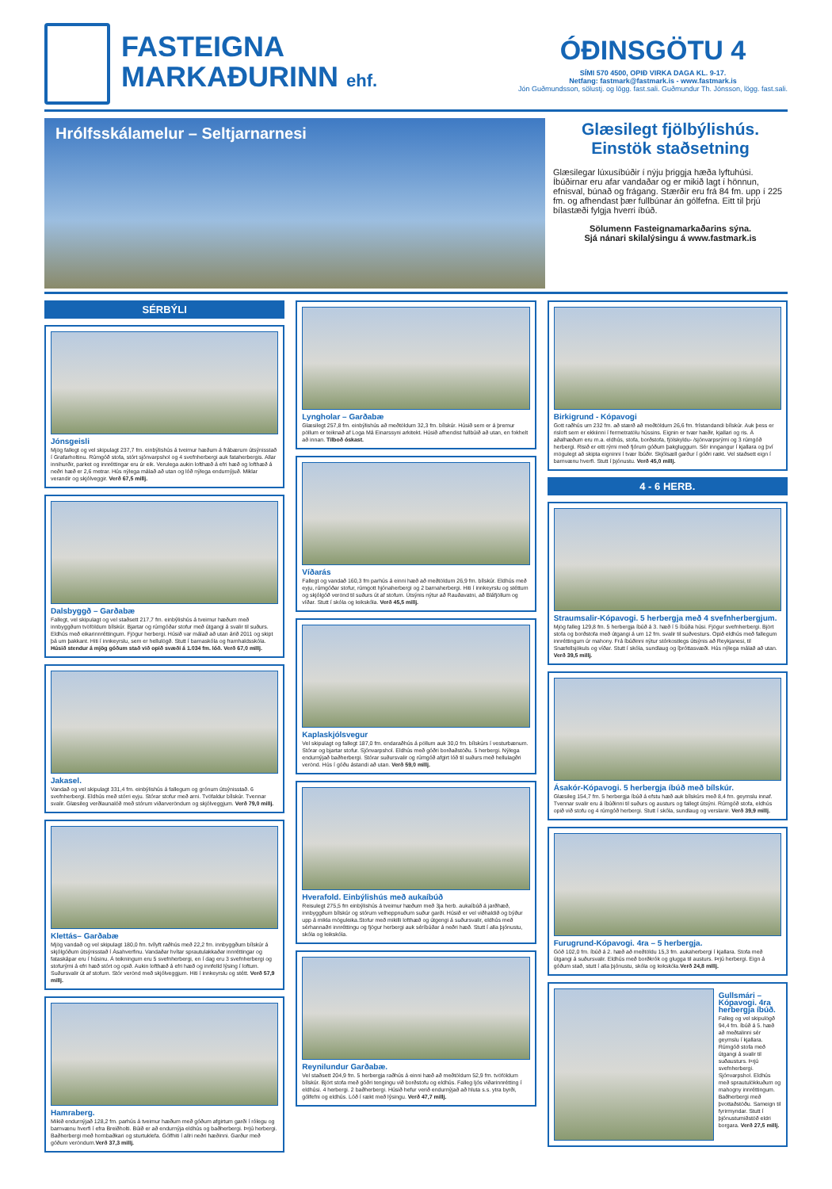FASTEIGNA
MARKAÐURINN ehf.
ÓÐINSGÖTU 4
SÍMI 570 4500, OPIÐ VIRKA DAGA KL. 9-17.
Netfang: fastmark@fastmark.is - www.fastmark.is
Jón Guðmundsson, sölustj. og lögg. fast.sali. Guðmundur Th. Jónsson, lögg. fast.sali.
Hrólfsskálamelur – Seltjarnarnesi
Glæsilegt fjölbýlishús.
Einstök staðsetning
Glæsilegar lúxusíbúðir í nýju þriggja hæða lyftuhúsi. Íbúðirnar eru afar vandaðar og er mikið lagt í hönnun, efnisval, búnað og frágang. Stærðir eru frá 84 fm. upp í 225 fm. og afhendast þær fullbúnar án gólfefna. Eitt til þrjú bílastæði fylgja hverri íbúð.
Sölumenn Fasteignamarkaðarins sýna.
Sjá nánari skilalýsingu á www.fastmark.is
SÉRBÝLI
Jónsgeisli
Mjög fallegt og vel skipulagt 237,7 fm. einbýlishús á tveimur hæðum á frábærum útsýnisstað í Grafarholtinu. Rúmgóð stofa, stórt sjónvarpshol og 4 svefnherbergi auk fataherbergis. Allar innihurðir, parket og innréttingar eru úr eik. Verulega aukin lofthæð á efri hæð og lofthæð á neðri hæð er 2,6 metrar. Hús nýlega málað að utan og lóð nýlega endurnýjuð. Miklar verandir og skjólveggir. Verð 67,5 millj.
Dalsbyggð – Garðabæ
Fallegt, vel skipulagt og vel staðsett 217,7 fm. einbýlishús á tveimur hæðum með innbyggðum tvöföldum bílskúr. Bjartar og rúmgóðar stofur með útgangi á svalir til suðurs. Eldhús með eikarinnréttingum. Fjögur herbergi. Húsið var málað að utan árið 2011 og skipt þá um þakkant. Hiti í innkeyrslu, sem er hellulögð. Stutt í barnaskóla og framhaldsskóla. Húsið stendur á mjög góðum stað við opið svæði á 1.034 fm. lóð. Verð 67,0 millj.
Jakasel.
Vandað og vel skipulagt 331,4 fm. einbýlishús á fallegum og grónum útsýnisstað. 6 svefnherbergi. Eldhús með stórri eyju. Stórar stofur með arni. Tvöfaldur bílskúr. Tvennar svalir. Glæsileg verðlaunalóð með stórum viðarveröndum og skjólveggjum. Verð 79,0 millj.
Klettás– Garðabæ
Mjög vandað og vel skipulagt 180,0 fm. tvílyft raðhús með 22,2 fm. innbyggðum bílskúr á skjólgóðum útsýnisstað í Ásahverfinu. Vandaðar hvítar sprautulakkaðar innréttingar og fataskápar eru í húsinu. Á teikningum eru 5 svefnherbergi, en í dag eru 3 svefnherbergi og stofurými á efri hæð stórt og opið. Aukin lofthæð á efri hæð og innfelld lýsing í loftum. Suðursvalir út af stofum. Stór verönd með skjólveggjum. Hiti í innkeyrslu og stétt. Verð 57,9 millj.
Hamraberg.
Mikið endurnýjað 128,2 fm. parhús á tveimur hæðum með góðum afgirtum garði í rólegu og barnvænu hverfi í efra Breiðholti. Búið er að endurnýja eldhús og baðherbergi. Þrjú herbergi. Baðherbergi með hornbaðkari og sturtuklefa. Gólfhiti í allri neðri hæðinni. Garður með góðum veröndum.Verð 37,3 millj.
Lyngholar – Garðabæ
Glæsilegt 257,8 fm. einbýlishús að meðtöldum 32,3 fm. bílskúr. Húsið sem er á þremur pöllum er teiknað af Loga Má Einarssyni arkitekt. Húsið afhendist fullbúið að utan, en fokhelt að innan. Tilboð óskast.
Víðarás
Fallegt og vandað 160,3 fm parhús á einni hæð að meðtöldum 26,9 fm. bílskúr. Eldhús með eyju, rúmgóðar stofur, rúmgott hjónaherbergi og 2 barnaherbergi. Hiti í innkeyrslu og stéttum og skjólgóð verönd til suðurs út af stofum. Útsýnis nýtur að Rauðavatni, að Bláfjöllum og víðar. Stutt í skóla og leikskóla. Verð 45,5 millj.
Kaplaskjólsvegur
Vel skipulagt og fallegt 187,0 fm. endaraðhús á pöllum auk 30,0 fm. bílskúrs í vesturbænum. Stórar og bjartar stofur. Sjónvarpshol. Eldhús með góðri borðaðstöðu. 5 herbergi. Nýlega endurnýjað baðherbergi. Stórar suðursvalir og rúmgóð afgirt lóð til suðurs með hellulagðri verönd. Hús í góðu ástandi að utan. Verð 59,0 millj.
Hverafold. Einbýlishús með aukaíbúð
Reisulegt 275,5 fm einbýlishús á tveimur hæðum með 3ja herb. aukaíbúð á jarðhæð, innbyggðum bílskúr og stórum velheppnuðum suður garði. Húsið er vel viðhaldið og býður upp á mikla möguleika.Stofur með mikilli lofthæð og útgengi á suðursvalir, eldhús með sérhannaðri innréttingu og fjögur herbergi auk séríbúðar á neðri hæð. Stutt í alla þjónustu, skóla og leikskóla.
Reynilundur Garðabæ.
Vel staðsett 204,9 fm. 5 herbergja raðhús á einni hæð að meðtöldum 52,9 fm. tvöföldum bílskúr. Björt stofa með góðri tengingu við borðstofu og eldhús. Falleg ljós viðarinnrétting í eldhúsi. 4 herbergi. 2 baðherbergi. Húsið hefur verið endurnýjað að hluta s.s. ytra byrði, gólfefni og eldhús. Lóð í rækt með lýsingu. Verð 47,7 millj.
Birkigrund - Kópavogi
Gott raðhús um 232 fm. að stærð að meðtöldum 26,6 fm. frístandandi bílskúr. Auk þess er risloft sem er ekkiinni í fermetratölu hússins. Eignin er tvær hæðir, kjallari og ris. Á aðalhæðum eru m.a. eldhús, stofa, borðstofa, fjölskyldu- /sjónvarpsrými og 3 rúmgóð herbergi. Risið er eitt rými með fjórum góðum þakgluggum. Sér inngangur í kjallara og því mögulegt að skipta eigninni í tvær íbúðir. Skjólsæll garður í góðri rækt. Vel staðsett eign í barnvænu hverfi. Stutt í þjónustu. Verð 45,0 millj.
4 - 6 HERB.
Straumsalir-Kópavogi. 5 herbergja með 4 svefnherbergjum.
Mjög falleg 129,8 fm. 5 herbergja íbúð á 3. hæð í 5 íbúða húsi. Fjögur svefnherbergi. Björt stofa og borðstofa með útgangi á um 12 fm. svalir til suðvesturs. Opið eldhús með fallegum innréttingum úr mahony. Frá íbúðinni nýtur stórkostlegs útsýnis að Reykjanesi, til Snæfellsjökuls og víðar. Stutt í skóla, sundlaug og íþróttasvæði. Hús nýlega málað að utan. Verð 39,5 millj.
Ásakór-Kópavogi. 5 herbergja íbúð með bílskúr.
Glæsileg 154,7 fm. 5 herbergja íbúð á efstu hæð auk bílskúrs með 8,4 fm. geymslu innaf. Tvennar svalir eru á íbúðinni til suðurs og austurs og fallegt útsýni. Rúmgóð stofa, eldhús opið við stofu og 4 rúmgóð herbergi. Stutt í skóla, sundlaug og verslanir. Verð 39,9 millj.
Furugrund-Kópavogi. 4ra – 5 herbergja.
Góð 102,0 fm. íbúð á 2. hæð að meðtöldu 15,3 fm. aukaherbergi í kjallara. Stofa með útgangi á suðursvalir. Eldhús með borðkrók og glugga til austurs. Þrjú herbergi. Eign á góðum stað, stutt í alla þjónustu, skóla og leikskóla.Verð 24,8 millj.
Gullsmári – Kópavogi. 4ra herbergja íbúð.
Falleg og vel skipulögð 94,4 fm. íbúð á 5. hæð að meðtalinni sér geymslu í kjallara. Rúmgóð stofa með útgangi á svalir til suðausturs. Þrjú svefnherbergi. Sjónvarpshol. Eldhús með sprautulökkuðum og mahogny innréttingum. Baðherbergi með þvottaðstöðu. Sameign til fyrirmyndar. Stutt í þjónustumiðstöð eldri borgara. Verð 27,5 millj.